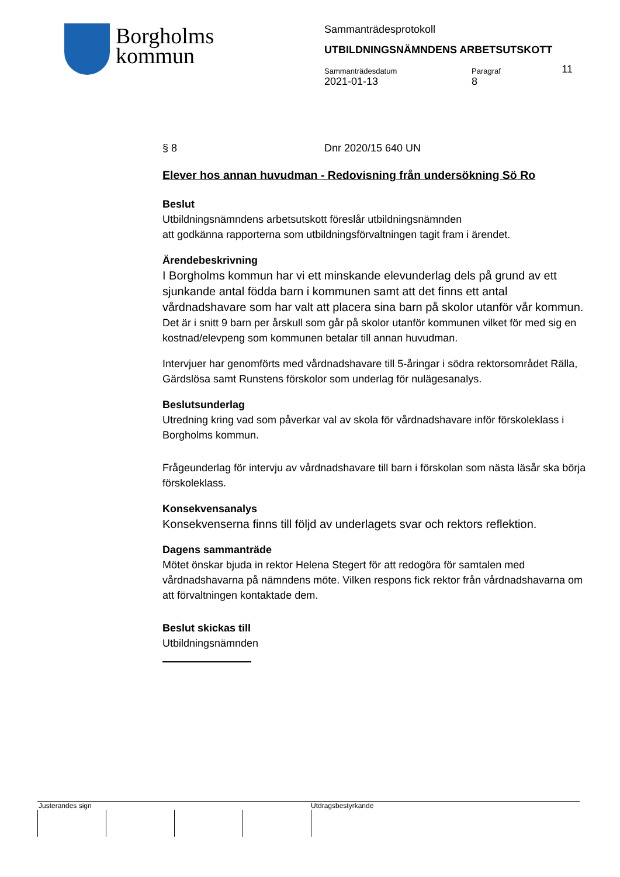Borgholms
kommun
Sammanträdesprotokoll
UTBILDNINGSNÄMNDENS ARBETSUTSKOTT
11
Sammanträdesdatum
2021-01-13
Paragraf
8
§ 8 Dnr 2020/15 640 UN
Elever hos annan huvudman - Redovisning från undersökning Sö Ro
Beslut
Utbildningsnämndens arbetsutskott föreslår utbildningsnämnden
att godkänna rapporterna som utbildningsförvaltningen tagit fram i ärendet.
Ärendebeskrivning
I Borgholms kommun har vi ett minskande elevunderlag dels på grund av ett sjunkande antal födda barn i kommunen samt att det finns ett antal vårdnadshavare som har valt att placera sina barn på skolor utanför vår kommun. Det är i snitt 9 barn per årskull som går på skolor utanför kommunen vilket för med sig en kostnad/elevpeng som kommunen betalar till annan huvudman.
Intervjuer har genomförts med vårdnadshavare till 5-åringar i södra rektorsområdet Rälla, Gärdslösa samt Runstens förskolor som underlag för nulägesanalys.
Beslutsunderlag
Utredning kring vad som påverkar val av skola för vårdnadshavare inför förskoleklass i Borgholms kommun.
Frågeunderlag för intervju av vårdnadshavare till barn i förskolan som nästa läsår ska börja förskoleklass.
Konsekvensanalys
Konsekvenserna finns till följd av underlagets svar och rektors reflektion.
Dagens sammanträde
Mötet önskar bjuda in rektor Helena Stegert för att redogöra för samtalen med vårdnadshavarna på nämndens möte. Vilken respons fick rektor från vårdnadshavarna om att förvaltningen kontaktade dem.
Beslut skickas till
Utbildningsnämnden
Justerandes sign Utdragsbestyrkande